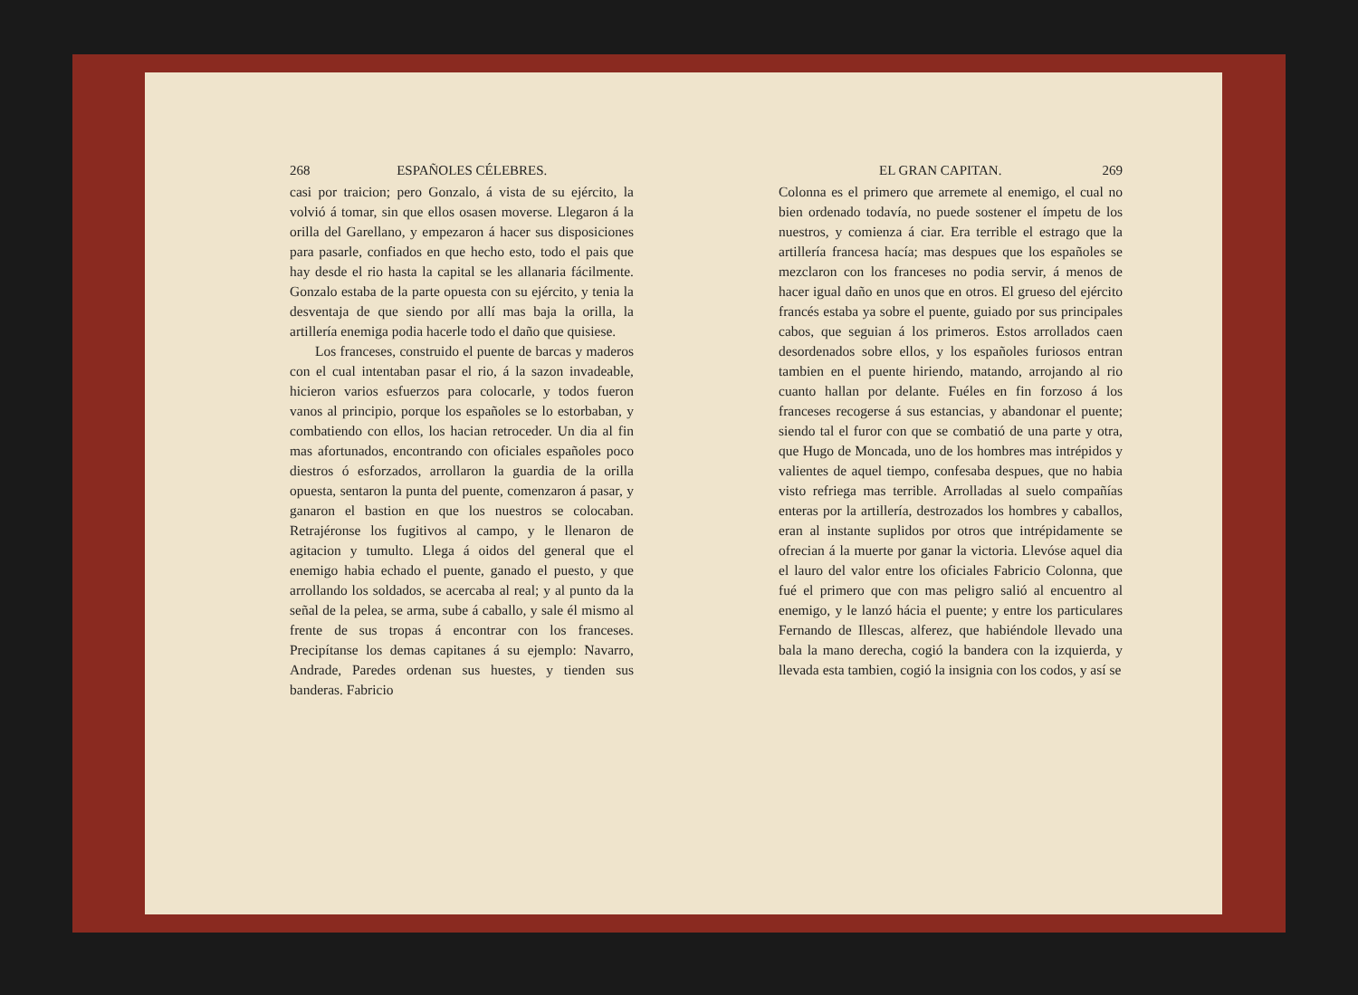268 ESPAÑOLES CÉLEBRES.
casi por traicion; pero Gonzalo, á vista de su ejército, la volvió á tomar, sin que ellos osasen moverse. Llegaron á la orilla del Garellano, y empezaron á hacer sus disposiciones para pasarle, confiados en que hecho esto, todo el pais que hay desde el rio hasta la capital se les allanaria fácilmente. Gonzalo estaba de la parte opuesta con su ejército, y tenia la desventaja de que siendo por allí mas baja la orilla, la artillería enemiga podia hacerle todo el daño que quisiese.
Los franceses, construido el puente de barcas y maderos con el cual intentaban pasar el rio, á la sazon invadeable, hicieron varios esfuerzos para colocarle, y todos fueron vanos al principio, porque los españoles se lo estorbaban, y combatiendo con ellos, los hacian retroceder. Un dia al fin mas afortunados, encontrando con oficiales españoles poco diestros ó esforzados, arrollaron la guardia de la orilla opuesta, sentaron la punta del puente, comenzaron á pasar, y ganaron el bastion en que los nuestros se colocaban. Retrajéronse los fugitivos al campo, y le llenaron de agitacion y tumulto. Llega á oidos del general que el enemigo habia echado el puente, ganado el puesto, y que arrollando los soldados, se acercaba al real; y al punto da la señal de la pelea, se arma, sube á caballo, y sale él mismo al frente de sus tropas á encontrar con los franceses. Precipítanse los demas capitanes á su ejemplo: Navarro, Andrade, Paredes ordenan sus huestes, y tienden sus banderas. Fabricio
EL GRAN CAPITAN. 269
Colonna es el primero que arremete al enemigo, el cual no bien ordenado todavía, no puede sostener el ímpetu de los nuestros, y comienza á ciar. Era terrible el estrago que la artillería francesa hacía; mas despues que los españoles se mezclaron con los franceses no podia servir, á menos de hacer igual daño en unos que en otros. El grueso del ejército francés estaba ya sobre el puente, guiado por sus principales cabos, que seguian á los primeros. Estos arrollados caen desordenados sobre ellos, y los españoles furiosos entran tambien en el puente hiriendo, matando, arrojando al rio cuanto hallan por delante. Fuéles en fin forzoso á los franceses recogerse á sus estancias, y abandonar el puente; siendo tal el furor con que se combatió de una parte y otra, que Hugo de Moncada, uno de los hombres mas intrépidos y valientes de aquel tiempo, confesaba despues, que no habia visto refriega mas terrible. Arrolladas al suelo compañías enteras por la artillería, destrozados los hombres y caballos, eran al instante suplidos por otros que intrépidamente se ofrecian á la muerte por ganar la victoria. Llevóse aquel dia el lauro del valor entre los oficiales Fabricio Colonna, que fué el primero que con mas peligro salió al encuentro al enemigo, y le lanzó hácia el puente; y entre los particulares Fernando de Illescas, alferez, que habiéndole llevado una bala la mano derecha, cogió la bandera con la izquierda, y llevada esta tambien, cogió la insignia con los codos, y así se